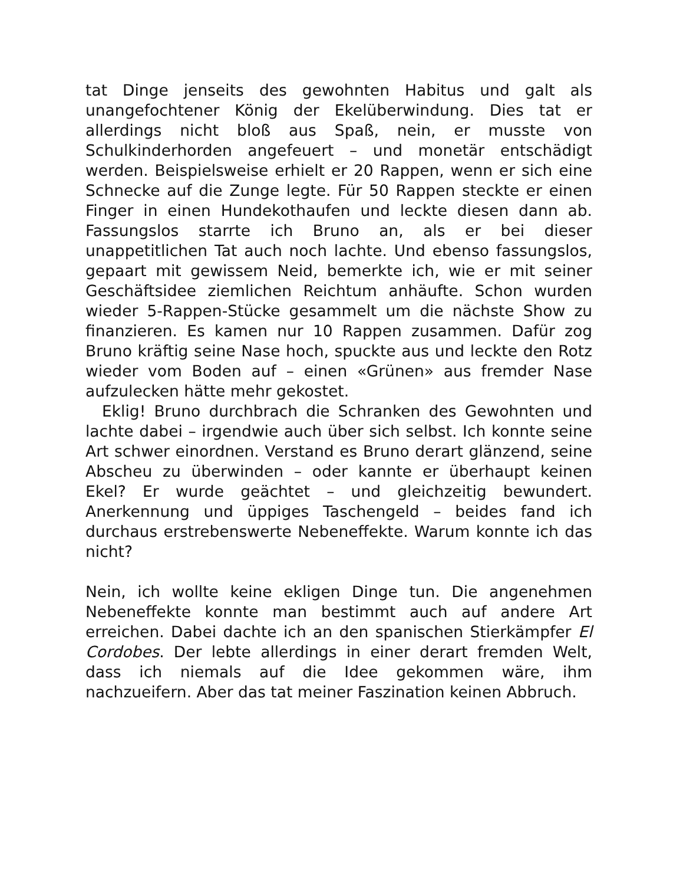tat Dinge jenseits des gewohnten Habitus und galt als unangefochtener König der Ekelüberwindung. Dies tat er allerdings nicht bloß aus Spaß, nein, er musste von Schulkinderhorden angefeuert – und monetär entschädigt werden. Beispielsweise erhielt er 20 Rappen, wenn er sich eine Schnecke auf die Zunge legte. Für 50 Rappen steckte er einen Finger in einen Hundekothaufen und leckte diesen dann ab. Fassungslos starrte ich Bruno an, als er bei dieser unappetitlichen Tat auch noch lachte. Und ebenso fassungslos, gepaart mit gewissem Neid, bemerkte ich, wie er mit seiner Geschäftsidee ziemlichen Reichtum anhäufte. Schon wurden wieder 5-Rappen-Stücke gesammelt um die nächste Show zu finanzieren. Es kamen nur 10 Rappen zusammen. Dafür zog Bruno kräftig seine Nase hoch, spuckte aus und leckte den Rotz wieder vom Boden auf – einen «Grünen» aus fremder Nase aufzulecken hätte mehr gekostet.
Eklig! Bruno durchbrach die Schranken des Gewohnten und lachte dabei – irgendwie auch über sich selbst. Ich konnte seine Art schwer einordnen. Verstand es Bruno derart glänzend, seine Abscheu zu überwinden – oder kannte er überhaupt keinen Ekel? Er wurde geächtet – und gleichzeitig bewundert. Anerkennung und üppiges Taschengeld – beides fand ich durchaus erstrebenswerte Nebeneffekte. Warum konnte ich das nicht?
Nein, ich wollte keine ekligen Dinge tun. Die angenehmen Nebeneffekte konnte man bestimmt auch auf andere Art erreichen. Dabei dachte ich an den spanischen Stierkämpfer El Cordobes. Der lebte allerdings in einer derart fremden Welt, dass ich niemals auf die Idee gekommen wäre, ihm nachzueifern. Aber das tat meiner Faszination keinen Abbruch.